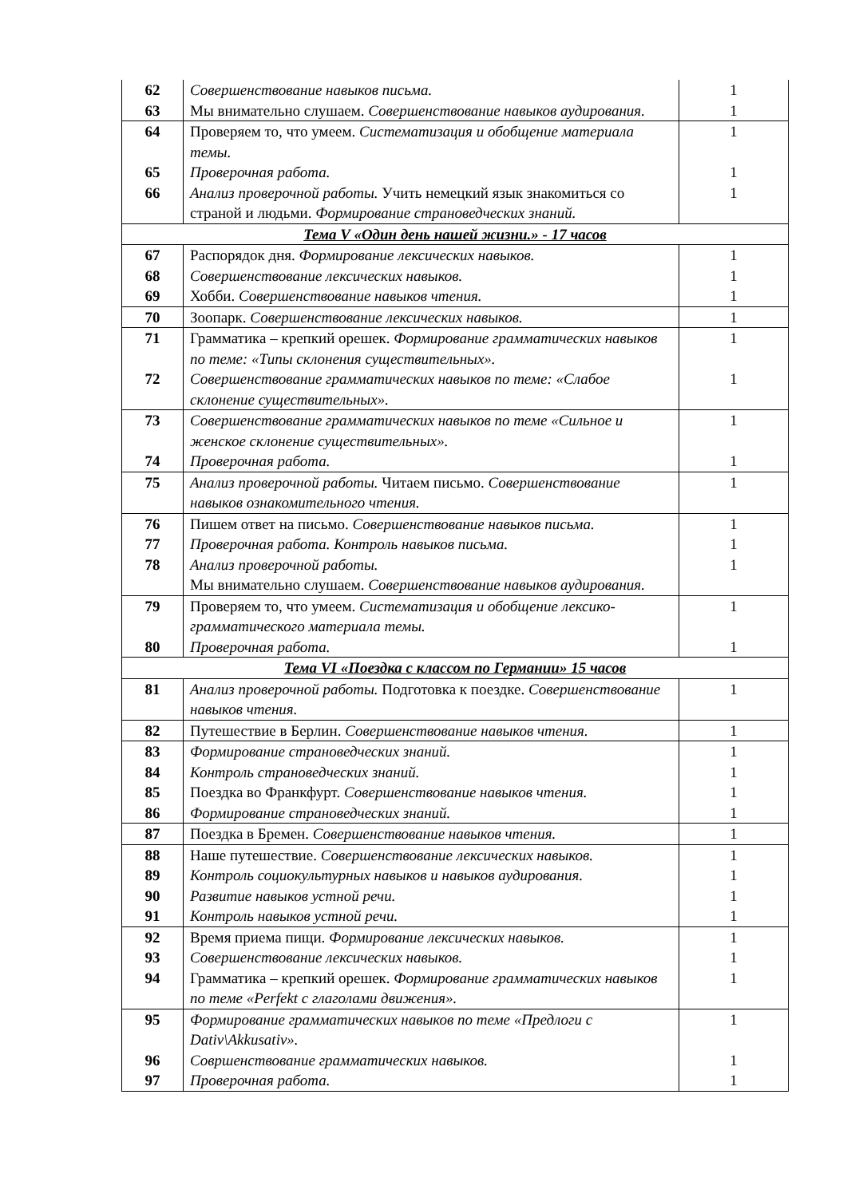| 62 | Совершенствование навыков письма. | 1 |
| 63 | Мы внимательно слушаем. Совершенствование навыков аудирования. | 1 |
| 64 | Проверяем то, что умеем. Систематизация и обобщение материала темы. | 1 |
| 65 | Проверочная работа. | 1 |
| 66 | Анализ проверочной работы. Учить немецкий язык знакомиться со страной и людьми. Формирование страноведческих знаний. | 1 |
| Тема V «Один день нашей жизни.» - 17 часов | | |
| 67 | Распорядок дня. Формирование лексических навыков. | 1 |
| 68 | Совершенствование лексических навыков. | 1 |
| 69 | Хобби. Совершенствование навыков чтения. | 1 |
| 70 | Зоопарк. Совершенствование лексических навыков. | 1 |
| 71 | Грамматика – крепкий орешек. Формирование грамматических навыков по теме: «Типы склонения существительных». | 1 |
| 72 | Совершенствование грамматических навыков по теме: «Слабое склонение существительных». | 1 |
| 73 | Совершенствование грамматических навыков по теме «Сильное и женское склонение существительных». | 1 |
| 74 | Проверочная работа. | 1 |
| 75 | Анализ проверочной работы. Читаем письмо. Совершенствование навыков ознакомительного чтения. | 1 |
| 76 | Пишем ответ на письмо. Совершенствование навыков письма. | 1 |
| 77 | Проверочная работа. Контроль навыков письма. | 1 |
| 78 | Анализ проверочной работы. Мы внимательно слушаем. Совершенствование навыков аудирования. | 1 |
| 79 | Проверяем то, что умеем. Систематизация и обобщение лексико-грамматического материала темы. | 1 |
| 80 | Проверочная работа. | 1 |
| Тема VI «Поездка с классом по Германии» 15 часов | | |
| 81 | Анализ проверочной работы. Подготовка к поездке. Совершенствование навыков чтения. | 1 |
| 82 | Путешествие в Берлин. Совершенствование навыков чтения. | 1 |
| 83 | Формирование страноведческих знаний. | 1 |
| 84 | Контроль страноведческих знаний. | 1 |
| 85 | Поездка во Франкфурт. Совершенствование навыков чтения. | 1 |
| 86 | Формирование страноведческих знаний. | 1 |
| 87 | Поездка в Бремен. Совершенствование навыков чтения. | 1 |
| 88 | Наше путешествие. Совершенствование лексических навыков. | 1 |
| 89 | Контроль социокультурных навыков и навыков аудирования. | 1 |
| 90 | Развитие навыков устной речи. | 1 |
| 91 | Контроль навыков устной речи. | 1 |
| 92 | Время приема пищи. Формирование лексических навыков. | 1 |
| 93 | Совершенствование лексических навыков. | 1 |
| 94 | Грамматика – крепкий орешек. Формирование грамматических навыков по теме «Perfekt с глаголами движения». | 1 |
| 95 | Формирование грамматических навыков по теме «Предлоги с Dativ\Akkusativ». | 1 |
| 96 | Совршенствование грамматических навыков. | 1 |
| 97 | Проверочная работа. | 1 |